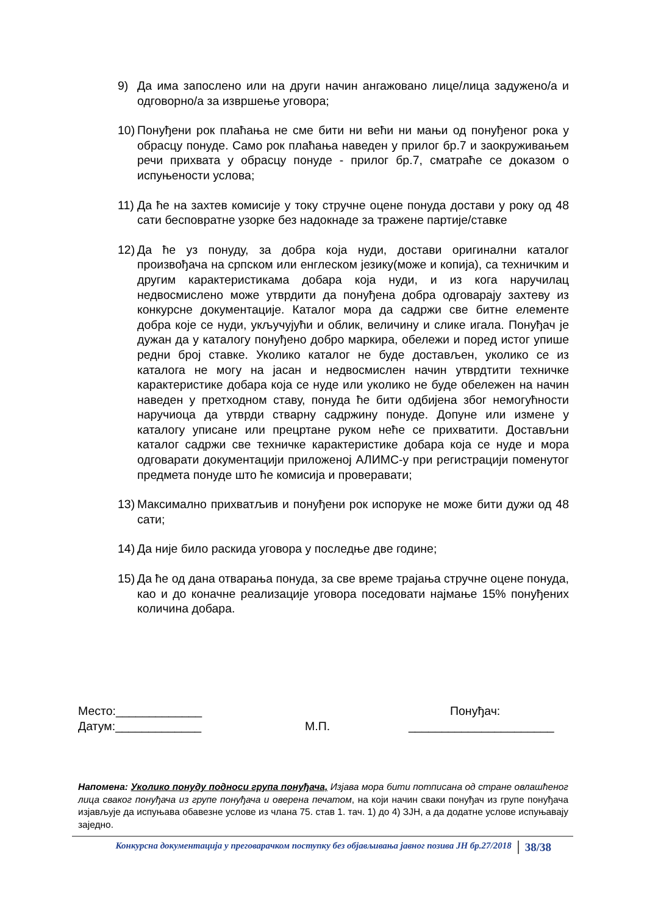9) Да има запослено или на други начин ангажовано лице/лица задужено/а и одговорно/а за извршење уговора;
10) Понуђени рок плаћања не сме бити ни већи ни мањи од понуђеног рока у обрасцу понуде. Само рок плаћања наведен у прилог бр.7 и заокруживањем речи прихвата у обрасцу понуде - прилог бр.7, сматраће се доказом о испуњености услова;
11) Да ће на захтев комисије у току стручне оцене понуда достави у року од 48 сати бесповратне узорке без надокнаде за тражене партије/ставке
12) Да ће уз понуду, за добра која нуди, достави оригинални каталог произвођача на српском или енглеском језику(може и копија), са техничким и другим карактеристикама добара која нуди, и из кога наручилац недвосмислено може утврдити да понуђена добра одговарају захтеву из конкурсне документације. Каталог мора да садржи све битне елементе добра које се нуди, укључујући и облик, величину и слике игала. Понуђач је дужан да у каталогу понуђено добро маркира, обележи и поред истог упише редни број ставке. Уколико каталог не буде достављен, уколико се из каталога не могу на јасан и недвосмислен начин утврдтити техничке карактеристике добара која се нуде или уколико не буде обележен на начин наведен у претходном ставу, понуда ће бити одбијена због немогућности наручиоца да утврди стварну садржину понуде. Допуне или измене у каталогу уписане или прецртане руком неће се прихватити. Достављни каталог садржи све техничке карактеристике добара која се нуде и мора одговарати документацији приложеној АЛИМС-у при регистрацији поменутог предмета понуде што ће комисија и проверавати;
13) Максимално прихватљив и понуђени рок испоруке не може бити дужи од 48 сати;
14) Да није било раскида уговора у последње две године;
15) Да ће од дана отварања понуда, за све време трајања стручне оцене понуда, као и до коначне реализације уговора поседовати најмање 15% понуђених количина добара.
Место:_____________ Понуђач:
Датум:_____________ М.П. ______________________
Напомена: Уколико понуду подноси група понуђача, Изјава мора бити потписана од стране овлашћеног лица сваког понуђача из групе понуђача и оверена печатом, на који начин сваки понуђач из групе понуђача изјављује да испуњава обавезне услове из члана 75. став 1. тач. 1) до 4) ЗЈН, а да додатне услове испуњавају заједно.
Конкурсна документација у преговарачком поступку без објављивања јавног позива ЈН бр.27/2018 38/38